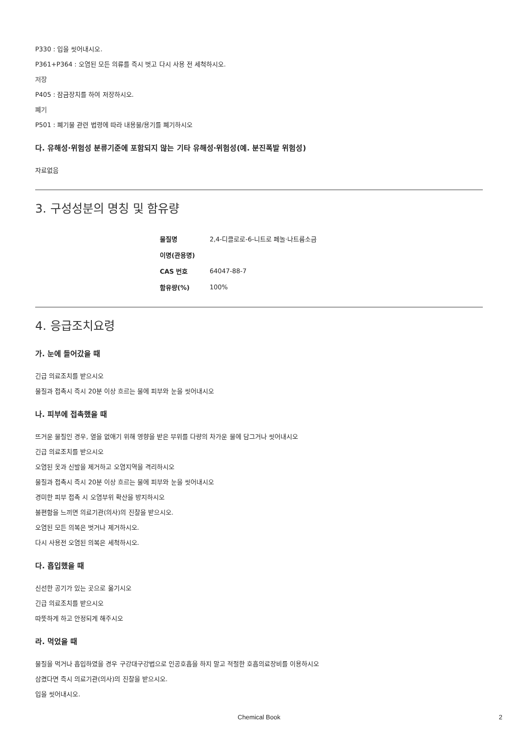P330 : 입을 씻어내시오.
P361+P364 : 오염된 모든 의류를 즉시 벗고 다시 사용 전 세척하시오.
저장
P405 : 잠금장치를 하여 저장하시오.
폐기
P501 : 폐기물 관련 법령에 따라 내용물/용기를 폐기하시오
다. 유해성·위험성 분류기준에 포함되지 않는 기타 유해성·위험성(예. 분진폭발 위험성)
자료없음
3. 구성성분의 명칭 및 함유량
| 물질명 | 2,4-디클로로-6-니트로 페놀·나트륨소금 |
| 이명(관용명) | |
| CAS 번호 | 64047-88-7 |
| 함유량(%) | 100% |
4. 응급조치요령
가. 눈에 들어갔을 때
긴급 의료조치를 받으시오
물질과 접촉시 즉시 20분 이상 흐르는 물에 피부와 눈을 씻어내시오
나. 피부에 접촉했을 때
뜨거운 물질인 경우, 열을 없애기 위해 영향을 받은 부위를 다량의 차가운 물에 담그거나 씻어내시오
긴급 의료조치를 받으시오
오염된 옷과 신발을 제거하고 오염지역을 격리하시오
물질과 접촉시 즉시 20분 이상 흐르는 물에 피부와 눈을 씻어내시오
경미한 피부 접촉 시 오염부위 확산을 방지하시오
불편함을 느끼면 의료기관(의사)의 진찰을 받으시오.
오염된 모든 의복은 벗거나 제거하시오.
다시 사용전 오염된 의복은 세척하시오.
다. 흡입했을 때
신선한 공기가 있는 곳으로 옮기시오
긴급 의료조치를 받으시오
따뜻하게 하고 안정되게 해주시오
라. 먹었을 때
물질을 먹거나 흡입하였을 경우 구강대구강법으로 인공호흡을 하지 말고 적절한 호흡의료장비를 이용하시오
삼켰다면 즉시 의료기관(의사)의 진찰을 받으시오.
입을 씻어내시오.
Chemical Book 2